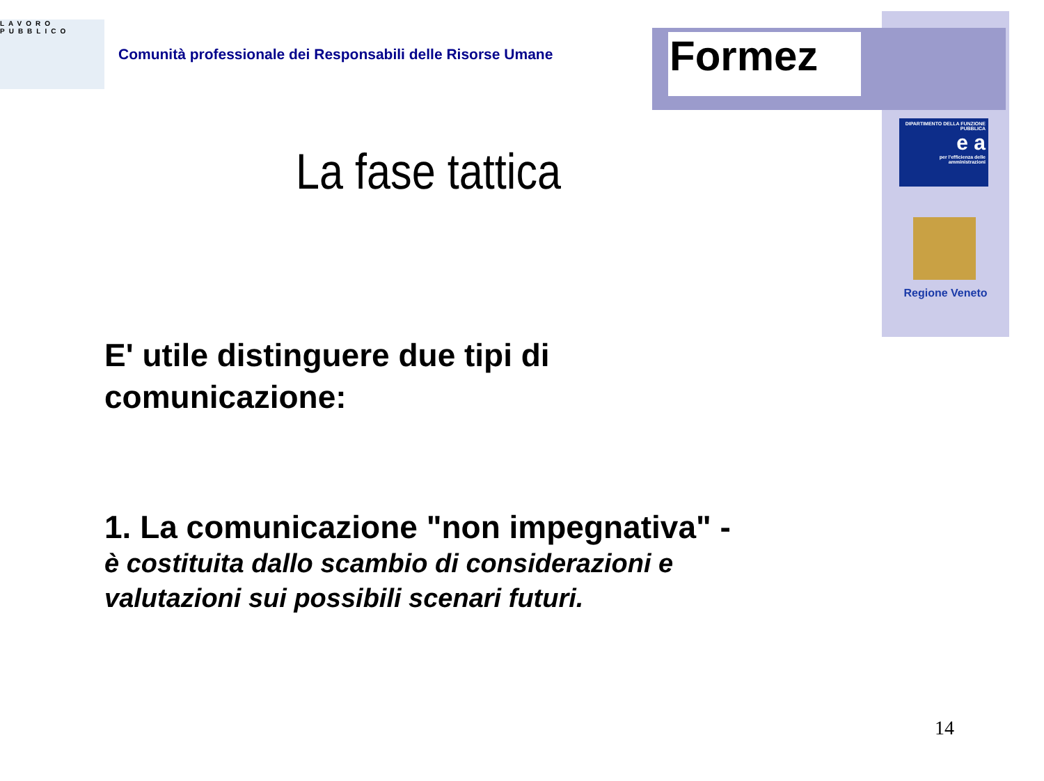LAVORO PUBBLICO
Comunità professionale dei Responsabili delle Risorse Umane
Formez
DIPARTIMENTO DELLA FUNZIONE PUBBLICA
e a
per l'efficienza delle amministrazioni
Regione Veneto
La fase tattica
E' utile distinguere due tipi di comunicazione:
1. La comunicazione "non impegnativa" -
è costituita dallo scambio di considerazioni e valutazioni sui possibili scenari futuri.
14